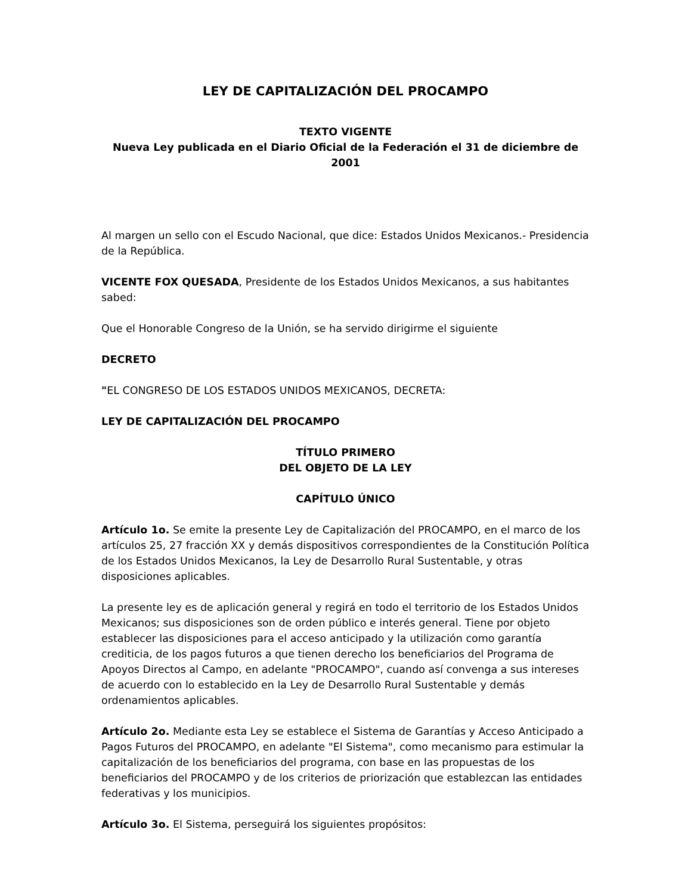LEY DE CAPITALIZACIÓN DEL PROCAMPO
TEXTO VIGENTE
Nueva Ley publicada en el Diario Oficial de la Federación el 31 de diciembre de 2001
Al margen un sello con el Escudo Nacional, que dice: Estados Unidos Mexicanos.- Presidencia de la República.
VICENTE FOX QUESADA, Presidente de los Estados Unidos Mexicanos, a sus habitantes sabed:
Que el Honorable Congreso de la Unión, se ha servido dirigirme el siguiente
DECRETO
"EL CONGRESO DE LOS ESTADOS UNIDOS MEXICANOS, DECRETA:
LEY DE CAPITALIZACIÓN DEL PROCAMPO
TÍTULO PRIMERO
DEL OBJETO DE LA LEY
CAPÍTULO ÚNICO
Artículo 1o. Se emite la presente Ley de Capitalización del PROCAMPO, en el marco de los artículos 25, 27 fracción XX y demás dispositivos correspondientes de la Constitución Política de los Estados Unidos Mexicanos, la Ley de Desarrollo Rural Sustentable, y otras disposiciones aplicables.
La presente ley es de aplicación general y regirá en todo el territorio de los Estados Unidos Mexicanos; sus disposiciones son de orden público e interés general. Tiene por objeto establecer las disposiciones para el acceso anticipado y la utilización como garantía crediticia, de los pagos futuros a que tienen derecho los beneficiarios del Programa de Apoyos Directos al Campo, en adelante "PROCAMPO", cuando así convenga a sus intereses de acuerdo con lo establecido en la Ley de Desarrollo Rural Sustentable y demás ordenamientos aplicables.
Artículo 2o. Mediante esta Ley se establece el Sistema de Garantías y Acceso Anticipado a Pagos Futuros del PROCAMPO, en adelante "El Sistema", como mecanismo para estimular la capitalización de los beneficiarios del programa, con base en las propuestas de los beneficiarios del PROCAMPO y de los criterios de priorización que establezcan las entidades federativas y los municipios.
Artículo 3o. El Sistema, perseguirá los siguientes propósitos: